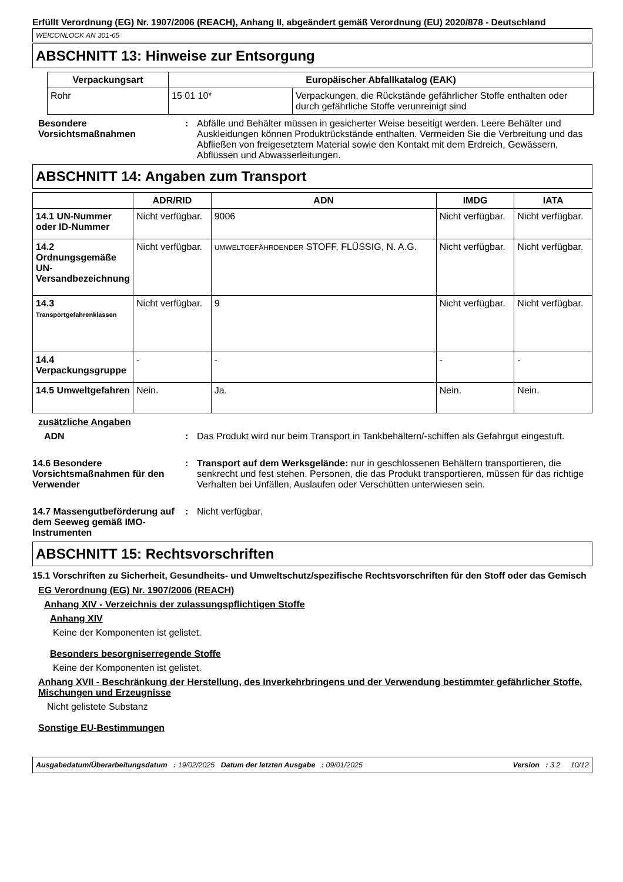Erfüllt Verordnung (EG) Nr. 1907/2006 (REACH), Anhang II, abgeändert gemäß Verordnung (EU) 2020/878 - Deutschland
WEICONLOCK AN 301-65
ABSCHNITT 13: Hinweise zur Entsorgung
| Verpackungsart | Europäischer Abfallkatalog (EAK) | |
| --- | --- | --- |
| Rohr | 15 01 10* | Verpackungen, die Rückstände gefährlicher Stoffe enthalten oder durch gefährliche Stoffe verunreinigt sind |
Besondere Vorsichtsmaßnahmen
: Abfälle und Behälter müssen in gesicherter Weise beseitigt werden. Leere Behälter und Auskleidungen können Produktrückstände enthalten. Vermeiden Sie die Verbreitung und das Abfließen von freigesetztem Material sowie den Kontakt mit dem Erdreich, Gewässern, Abflüssen und Abwasserleitungen.
ABSCHNITT 14: Angaben zum Transport
| | ADR/RID | ADN | IMDG | IATA |
| --- | --- | --- | --- | --- |
| 14.1 UN-Nummer oder ID-Nummer | Nicht verfügbar. | 9006 | Nicht verfügbar. | Nicht verfügbar. |
| 14.2 Ordnungsgemäße UN-Versandbezeichnung | Nicht verfügbar. | UMWELTGEFÄHRDENDER STOFF, FLÜSSIG, N. A.G. | Nicht verfügbar. | Nicht verfügbar. |
| 14.3 Transportgefahrenklassen | Nicht verfügbar. | 9 | Nicht verfügbar. | Nicht verfügbar. |
| 14.4 Verpackungsgruppe | - | - | - | - |
| 14.5 Umweltgefahren | Nein. | Ja. | Nein. | Nein. |
zusätzliche Angaben
ADN : Das Produkt wird nur beim Transport in Tankbehältern/-schiffen als Gefahrgut eingestuft.
14.6 Besondere Vorsichtsmaßnahmen für den Verwender
: Transport auf dem Werksgelände: nur in geschlossenen Behältern transportieren, die senkrecht und fest stehen. Personen, die das Produkt transportieren, müssen für das richtige Verhalten bei Unfällen, Auslaufen oder Verschütten unterwiesen sein.
14.7 Massengutbeförderung auf dem Seeweg gemäß IMO-Instrumenten
: Nicht verfügbar.
ABSCHNITT 15: Rechtsvorschriften
15.1 Vorschriften zu Sicherheit, Gesundheits- und Umweltschutz/spezifische Rechtsvorschriften für den Stoff oder das Gemisch
EG Verordnung (EG) Nr. 1907/2006 (REACH)
Anhang XIV - Verzeichnis der zulassungspflichtigen Stoffe
Anhang XIV
Keine der Komponenten ist gelistet.
Besonders besorgniserregende Stoffe
Keine der Komponenten ist gelistet.
Anhang XVII - Beschränkung der Herstellung, des Inverkehrbringens und der Verwendung bestimmter gefährlicher Stoffe, Mischungen und Erzeugnisse
Nicht gelistete Substanz
Sonstige EU-Bestimmungen
Ausgabedatum/Überarbeitungsdatum : 19/02/2025 Datum der letzten Ausgabe : 09/01/2025 Version : 3.2 10/12